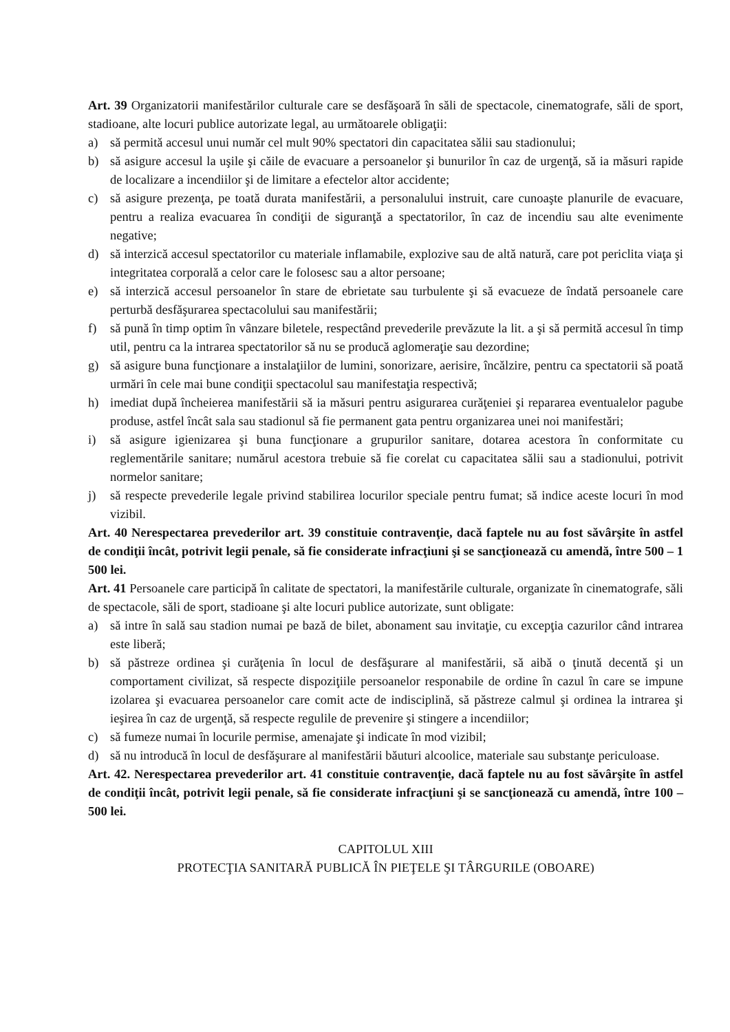Art. 39 Organizatorii manifestărilor culturale care se desfăşoară în săli de spectacole, cinematografe, săli de sport, stadioane, alte locuri publice autorizate legal, au următoarele obligaţii:
a) să permită accesul unui număr cel mult 90% spectatori din capacitatea sălii sau stadionului;
b) să asigure accesul la uşile şi căile de evacuare a persoanelor şi bunurilor în caz de urgenţă, să ia măsuri rapide de localizare a incendiilor şi de limitare a efectelor altor accidente;
c) să asigure prezenţa, pe toată durata manifestării, a personalului instruit, care cunoaşte planurile de evacuare, pentru a realiza evacuarea în condiţii de siguranţă a spectatorilor, în caz de incendiu sau alte evenimente negative;
d) să interzică accesul spectatorilor cu materiale inflamabile, explozive sau de altă natură, care pot periclita viaţa şi integritatea corporală a celor care le folosesc sau a altor persoane;
e) să interzică accesul persoanelor în stare de ebrietate sau turbulente şi să evacueze de îndată persoanele care perturbă desfăşurarea spectacolului sau manifestării;
f) să pună în timp optim în vânzare biletele, respectând prevederile prevăzute la lit. a şi să permită accesul în timp util, pentru ca la intrarea spectatorilor să nu se producă aglomeraţie sau dezordine;
g) să asigure buna funcţionare a instalaţiilor de lumini, sonorizare, aerisire, încălzire, pentru ca spectatorii să poată urmări în cele mai bune condiţii spectacolul sau manifestaţia respectivă;
h) imediat după încheierea manifestării să ia măsuri pentru asigurarea curăţeniei şi repararea eventualelor pagube produse, astfel încât sala sau stadionul să fie permanent gata pentru organizarea unei noi manifestări;
i) să asigure igienizarea şi buna funcţionare a grupurilor sanitare, dotarea acestora în conformitate cu reglementările sanitare; numărul acestora trebuie să fie corelat cu capacitatea sălii sau a stadionului, potrivit normelor sanitare;
j) să respecte prevederile legale privind stabilirea locurilor speciale pentru fumat; să indice aceste locuri în mod vizibil.
Art. 40 Nerespectarea prevederilor art. 39 constituie contravenţie, dacă faptele nu au fost săvârşite în astfel de condiţii încât, potrivit legii penale, să fie considerate infracţiuni şi se sancţionează cu amendă, între 500 – 1 500 lei.
Art. 41 Persoanele care participă în calitate de spectatori, la manifestările culturale, organizate în cinematografe, săli de spectacole, săli de sport, stadioane şi alte locuri publice autorizate, sunt obligate:
a) să intre în sală sau stadion numai pe bază de bilet, abonament sau invitaţie, cu excepţia cazurilor când intrarea este liberă;
b) să păstreze ordinea şi curăţenia în locul de desfăşurare al manifestării, să aibă o ţinută decentă şi un comportament civilizat, să respecte dispoziţiile persoanelor responabile de ordine în cazul în care se impune izolarea şi evacuarea persoanelor care comit acte de indisciplină, să păstreze calmul şi ordinea la intrarea şi ieşirea în caz de urgenţă, să respecte regulile de prevenire şi stingere a incendiilor;
c) să fumeze numai în locurile permise, amenajate şi indicate în mod vizibil;
d) să nu introducă în locul de desfăşurare al manifestării băuturi alcoolice, materiale sau substanţe periculoase.
Art. 42. Nerespectarea prevederilor art. 41 constituie contravenţie, dacă faptele nu au fost săvârşite în astfel de condiţii încât, potrivit legii penale, să fie considerate infracţiuni şi se sancţionează cu amendă, între 100 – 500 lei.
CAPITOLUL XIII
PROTECŢIA SANITARĂ PUBLICĂ ÎN PIEŢELE ŞI TÂRGURILE (OBOARE)